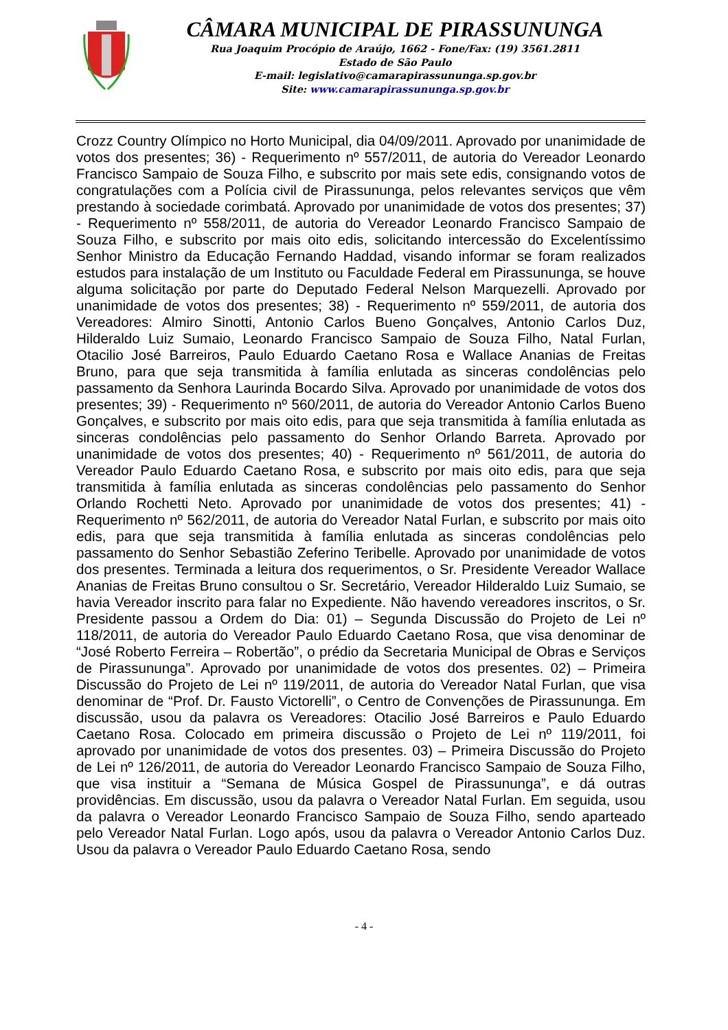CÂMARA MUNICIPAL DE PIRASSUNUNGA
Rua Joaquim Procópio de Araújo, 1662 - Fone/Fax: (19) 3561.2811
Estado de São Paulo
E-mail: legislativo@camarapirassununga.sp.gov.br
Site: www.camarapirassununga.sp.gov.br
Crozz Country Olímpico no Horto Municipal, dia 04/09/2011. Aprovado por unanimidade de votos dos presentes; 36) - Requerimento nº 557/2011, de autoria do Vereador Leonardo Francisco Sampaio de Souza Filho, e subscrito por mais sete edis, consignando votos de congratulações com a Polícia civil de Pirassununga, pelos relevantes serviços que vêm prestando à sociedade corimbatá. Aprovado por unanimidade de votos dos presentes; 37) - Requerimento nº 558/2011, de autoria do Vereador Leonardo Francisco Sampaio de Souza Filho, e subscrito por mais oito edis, solicitando intercessão do Excelentíssimo Senhor Ministro da Educação Fernando Haddad, visando informar se foram realizados estudos para instalação de um Instituto ou Faculdade Federal em Pirassununga, se houve alguma solicitação por parte do Deputado Federal Nelson Marquezelli. Aprovado por unanimidade de votos dos presentes; 38) - Requerimento nº 559/2011, de autoria dos Vereadores: Almiro Sinotti, Antonio Carlos Bueno Gonçalves, Antonio Carlos Duz, Hilderaldo Luiz Sumaio, Leonardo Francisco Sampaio de Souza Filho, Natal Furlan, Otacilio José Barreiros, Paulo Eduardo Caetano Rosa e Wallace Ananias de Freitas Bruno, para que seja transmitida à família enlutada as sinceras condolências pelo passamento da Senhora Laurinda Bocardo Silva. Aprovado por unanimidade de votos dos presentes; 39) - Requerimento nº 560/2011, de autoria do Vereador Antonio Carlos Bueno Gonçalves, e subscrito por mais oito edis, para que seja transmitida à família enlutada as sinceras condolências pelo passamento do Senhor Orlando Barreta. Aprovado por unanimidade de votos dos presentes; 40) - Requerimento nº 561/2011, de autoria do Vereador Paulo Eduardo Caetano Rosa, e subscrito por mais oito edis, para que seja transmitida à família enlutada as sinceras condolências pelo passamento do Senhor Orlando Rochetti Neto. Aprovado por unanimidade de votos dos presentes; 41) - Requerimento nº 562/2011, de autoria do Vereador Natal Furlan, e subscrito por mais oito edis, para que seja transmitida à família enlutada as sinceras condolências pelo passamento do Senhor Sebastião Zeferino Teribelle. Aprovado por unanimidade de votos dos presentes. Terminada a leitura dos requerimentos, o Sr. Presidente Vereador Wallace Ananias de Freitas Bruno consultou o Sr. Secretário, Vereador Hilderaldo Luiz Sumaio, se havia Vereador inscrito para falar no Expediente. Não havendo vereadores inscritos, o Sr. Presidente passou a Ordem do Dia: 01) – Segunda Discussão do Projeto de Lei nº 118/2011, de autoria do Vereador Paulo Eduardo Caetano Rosa, que visa denominar de “José Roberto Ferreira – Robertão”, o prédio da Secretaria Municipal de Obras e Serviços de Pirassununga”. Aprovado por unanimidade de votos dos presentes. 02) – Primeira Discussão do Projeto de Lei nº 119/2011, de autoria do Vereador Natal Furlan, que visa denominar de “Prof. Dr. Fausto Victorelli”, o Centro de Convenções de Pirassununga. Em discussão, usou da palavra os Vereadores: Otacilio José Barreiros e Paulo Eduardo Caetano Rosa. Colocado em primeira discussão o Projeto de Lei nº 119/2011, foi aprovado por unanimidade de votos dos presentes. 03) – Primeira Discussão do Projeto de Lei nº 126/2011, de autoria do Vereador Leonardo Francisco Sampaio de Souza Filho, que visa instituir a “Semana de Música Gospel de Pirassununga”, e dá outras providências. Em discussão, usou da palavra o Vereador Natal Furlan. Em seguida, usou da palavra o Vereador Leonardo Francisco Sampaio de Souza Filho, sendo aparteado pelo Vereador Natal Furlan. Logo após, usou da palavra o Vereador Antonio Carlos Duz. Usou da palavra o Vereador Paulo Eduardo Caetano Rosa, sendo
- 4 -